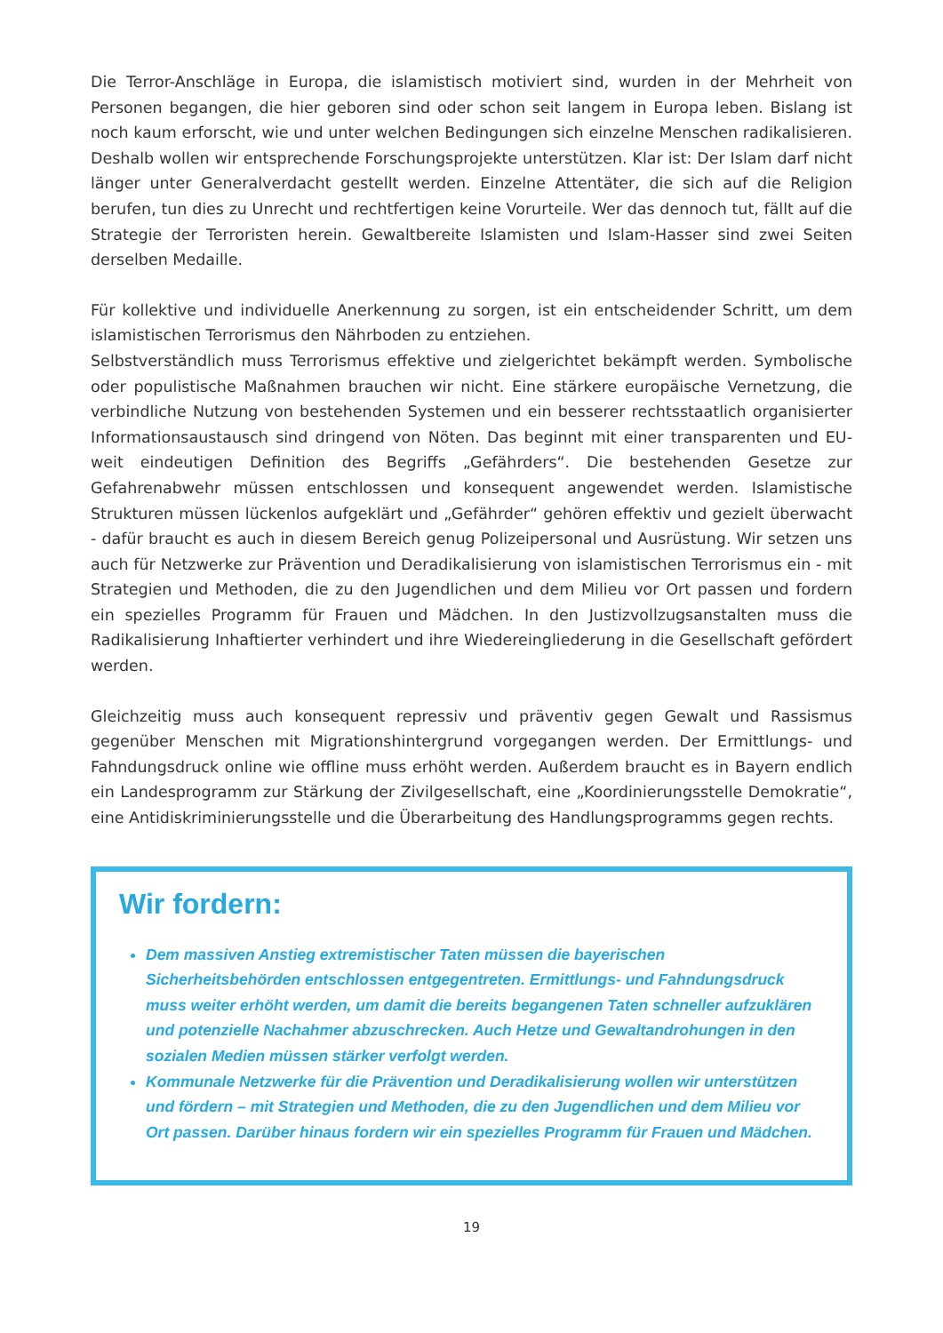Die Terror-Anschläge in Europa, die islamistisch motiviert sind, wurden in der Mehrheit von Personen begangen, die hier geboren sind oder schon seit langem in Europa leben. Bislang ist noch kaum erforscht, wie und unter welchen Bedingungen sich einzelne Menschen radikalisieren. Deshalb wollen wir entsprechende Forschungsprojekte unterstützen. Klar ist: Der Islam darf nicht länger unter Generalverdacht gestellt werden. Einzelne Attentäter, die sich auf die Religion berufen, tun dies zu Unrecht und rechtfertigen keine Vorurteile. Wer das dennoch tut, fällt auf die Strategie der Terroristen herein. Gewaltbereite Islamisten und Islam-Hasser sind zwei Seiten derselben Medaille.
Für kollektive und individuelle Anerkennung zu sorgen, ist ein entscheidender Schritt, um dem islamistischen Terrorismus den Nährboden zu entziehen.
Selbstverständlich muss Terrorismus effektive und zielgerichtet bekämpft werden. Symbolische oder populistische Maßnahmen brauchen wir nicht. Eine stärkere europäische Vernetzung, die verbindliche Nutzung von bestehenden Systemen und ein besserer rechtsstaatlich organisierter Informationsaustausch sind dringend von Nöten. Das beginnt mit einer transparenten und EU-weit eindeutigen Definition des Begriffs „Gefährders“. Die bestehenden Gesetze zur Gefahrenabwehr müssen entschlossen und konsequent angewendet werden. Islamistische Strukturen müssen lückenlos aufgeklärt und „Gefährder“ gehören effektiv und gezielt überwacht - dafür braucht es auch in diesem Bereich genug Polizeipersonal und Ausrüstung. Wir setzen uns auch für Netzwerke zur Prävention und Deradikalisierung von islamistischen Terrorismus ein - mit Strategien und Methoden, die zu den Jugendlichen und dem Milieu vor Ort passen und fordern ein spezielles Programm für Frauen und Mädchen. In den Justizvollzugsanstalten muss die Radikalisierung Inhaftierter verhindert und ihre Wiedereingliederung in die Gesellschaft gefördert werden.
Gleichzeitig muss auch konsequent repressiv und präventiv gegen Gewalt und Rassismus gegenüber Menschen mit Migrationshintergrund vorgegangen werden. Der Ermittlungs- und Fahndungsdruck online wie offline muss erhöht werden. Außerdem braucht es in Bayern endlich ein Landesprogramm zur Stärkung der Zivilgesellschaft, eine „Koordinierungsstelle Demokratie“, eine Antidiskriminierungsstelle und die Überarbeitung des Handlungsprogramms gegen rechts.
Wir fordern:
Dem massiven Anstieg extremistischer Taten müssen die bayerischen Sicherheitsbehörden entschlossen entgegentreten. Ermittlungs- und Fahndungsdruck muss weiter erhöht werden, um damit die bereits begangenen Taten schneller aufzuklären und potenzielle Nachahmer abzuschrecken. Auch Hetze und Gewaltandrohungen in den sozialen Medien müssen stärker verfolgt werden.
Kommunale Netzwerke für die Prävention und Deradikalisierung wollen wir unterstützen und fördern – mit Strategien und Methoden, die zu den Jugendlichen und dem Milieu vor Ort passen. Darüber hinaus fordern wir ein spezielles Programm für Frauen und Mädchen.
19